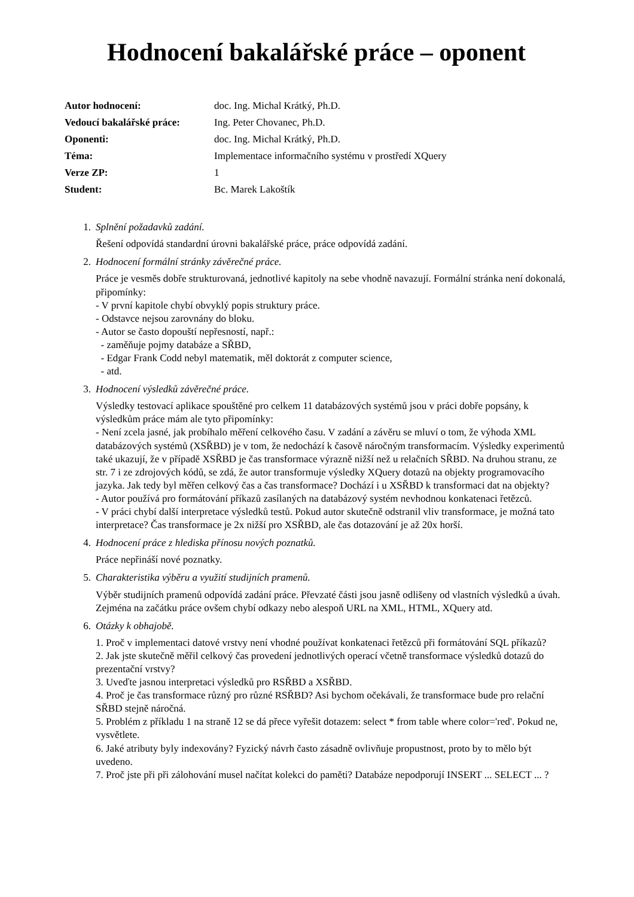Hodnocení bakalářské práce – oponent
| Autor hodnocení: | doc. Ing. Michal Krátký, Ph.D. |
| Vedoucí bakalářské práce: | Ing. Peter Chovanec, Ph.D. |
| Oponenti: | doc. Ing. Michal Krátký, Ph.D. |
| Téma: | Implementace informačního systému v prostředí XQuery |
| Verze ZP: | 1 |
| Student: | Bc. Marek Lakoštík |
1. Splnění požadavků zadání.
Řešení odpovídá standardní úrovni bakalářské práce, práce odpovídá zadání.
2. Hodnocení formální stránky závěrečné práce.
Práce je vesměs dobře strukturovaná, jednotlivé kapitoly na sebe vhodně navazují. Formální stránka není dokonalá, připomínky:
- V první kapitole chybí obvyklý popis struktury práce.
- Odstavce nejsou zarovnány do bloku.
- Autor se často dopouští nepřesností, např.:
- zaměňuje pojmy databáze a SŘBD,
- Edgar Frank Codd nebyl matematik, měl doktorát z computer science,
- atd.
3. Hodnocení výsledků závěrečné práce.
Výsledky testovací aplikace spouštěné pro celkem 11 databázových systémů jsou v práci dobře popsány, k výsledkům práce mám ale tyto připomínky:
- Není zcela jasné, jak probíhalo měření celkového času. V zadání a závěru se mluví o tom, že výhoda XML databázových systémů (XSŘBD) je v tom, že nedochází k časově náročným transformacím. Výsledky experimentů také ukazují, že v případě XSŘBD je čas transformace výrazně nižší než u relačních SŘBD. Na druhou stranu, ze str. 7 i ze zdrojových kódů, se zdá, že autor transformuje výsledky XQuery dotazů na objekty programovacího jazyka. Jak tedy byl měřen celkový čas a čas transformace? Dochází i u XSŘBD k transformaci dat na objekty?
- Autor používá pro formátování příkazů zasílaných na databázový systém nevhodnou konkatenaci řetězců.
- V práci chybí další interpretace výsledků testů. Pokud autor skutečně odstranil vliv transformace, je možná tato interpretace? Čas transformace je 2x nižší pro XSŘBD, ale čas dotazování je až 20x horší.
4. Hodnocení práce z hlediska přínosu nových poznatků.
Práce nepřináší nové poznatky.
5. Charakteristika výběru a využití studijních pramenů.
Výběr studijních pramenů odpovídá zadání práce. Převzaté části jsou jasně odlišeny od vlastních výsledků a úvah. Zejména na začátku práce ovšem chybí odkazy nebo alespoň URL na XML, HTML, XQuery atd.
6. Otázky k obhajobě.
1. Proč v implementaci datové vrstvy není vhodné používat konkatenaci řetězců při formátování SQL příkazů?
2. Jak jste skutečně měřil celkový čas provedení jednotlivých operací včetně transformace výsledků dotazů do prezentační vrstvy?
3. Uveďte jasnou interpretaci výsledků pro RSŘBD a XSŘBD.
4. Proč je čas transformace různý pro různé RSŘBD? Asi bychom očekávali, že transformace bude pro relační SŘBD stejně náročná.
5. Problém z příkladu 1 na straně 12 se dá přece vyřešit dotazem: select * from table where color='red'. Pokud ne, vysvětlete.
6. Jaké atributy byly indexovány? Fyzický návrh často zásadně ovlivňuje propustnost, proto by to mělo být uvedeno.
7. Proč jste při při zálohování musel načítat kolekci do paměti? Databáze nepodporují INSERT ... SELECT ... ?